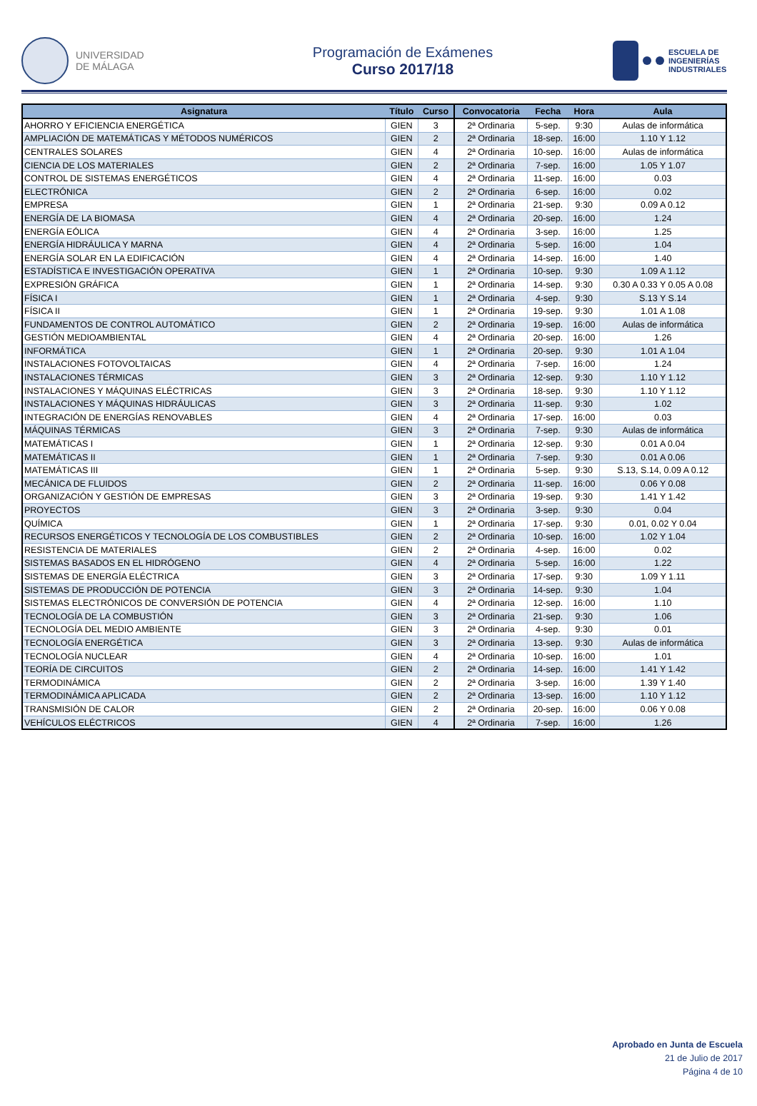UNIVERSIDAD
DE MÁLAGA
Programación de Exámenes
Curso 2017/18
ESCUELA DE
INGENIERÍAS
INDUSTRIALES
| Asignatura | Título | Curso | Convocatoria | Fecha | Hora | Aula |
| --- | --- | --- | --- | --- | --- | --- |
| AHORRO Y EFICIENCIA ENERGÉTICA | GIEN | 3 | 2ª Ordinaria | 5-sep. | 9:30 | Aulas de informática |
| AMPLIACIÓN DE MATEMÁTICAS Y MÉTODOS NUMÉRICOS | GIEN | 2 | 2ª Ordinaria | 18-sep. | 16:00 | 1.10 Y 1.12 |
| CENTRALES SOLARES | GIEN | 4 | 2ª Ordinaria | 10-sep. | 16:00 | Aulas de informática |
| CIENCIA DE LOS MATERIALES | GIEN | 2 | 2ª Ordinaria | 7-sep. | 16:00 | 1.05 Y 1.07 |
| CONTROL DE SISTEMAS ENERGÉTICOS | GIEN | 4 | 2ª Ordinaria | 11-sep. | 16:00 | 0.03 |
| ELECTRÓNICA | GIEN | 2 | 2ª Ordinaria | 6-sep. | 16:00 | 0.02 |
| EMPRESA | GIEN | 1 | 2ª Ordinaria | 21-sep. | 9:30 | 0.09 A 0.12 |
| ENERGÍA DE LA BIOMASA | GIEN | 4 | 2ª Ordinaria | 20-sep. | 16:00 | 1.24 |
| ENERGÍA EÓLICA | GIEN | 4 | 2ª Ordinaria | 3-sep. | 16:00 | 1.25 |
| ENERGÍA HIDRÁULICA Y MARNA | GIEN | 4 | 2ª Ordinaria | 5-sep. | 16:00 | 1.04 |
| ENERGÍA SOLAR EN LA EDIFICACIÓN | GIEN | 4 | 2ª Ordinaria | 14-sep. | 16:00 | 1.40 |
| ESTADÍSTICA E INVESTIGACIÓN OPERATIVA | GIEN | 1 | 2ª Ordinaria | 10-sep. | 9:30 | 1.09 A 1.12 |
| EXPRESIÓN GRÁFICA | GIEN | 1 | 2ª Ordinaria | 14-sep. | 9:30 | 0.30 A 0.33 Y 0.05 A 0.08 |
| FÍSICA I | GIEN | 1 | 2ª Ordinaria | 4-sep. | 9:30 | S.13 Y S.14 |
| FÍSICA II | GIEN | 1 | 2ª Ordinaria | 19-sep. | 9:30 | 1.01 A 1.08 |
| FUNDAMENTOS DE CONTROL AUTOMÁTICO | GIEN | 2 | 2ª Ordinaria | 19-sep. | 16:00 | Aulas de informática |
| GESTIÓN MEDIOAMBIENTAL | GIEN | 4 | 2ª Ordinaria | 20-sep. | 16:00 | 1.26 |
| INFORMÁTICA | GIEN | 1 | 2ª Ordinaria | 20-sep. | 9:30 | 1.01 A 1.04 |
| INSTALACIONES FOTOVOLTAICAS | GIEN | 4 | 2ª Ordinaria | 7-sep. | 16:00 | 1.24 |
| INSTALACIONES TÉRMICAS | GIEN | 3 | 2ª Ordinaria | 12-sep. | 9:30 | 1.10 Y 1.12 |
| INSTALACIONES Y MÁQUINAS ELÉCTRICAS | GIEN | 3 | 2ª Ordinaria | 18-sep. | 9:30 | 1.10 Y 1.12 |
| INSTALACIONES Y MÁQUINAS HIDRÁULICAS | GIEN | 3 | 2ª Ordinaria | 11-sep. | 9:30 | 1.02 |
| INTEGRACIÓN DE ENERGÍAS RENOVABLES | GIEN | 4 | 2ª Ordinaria | 17-sep. | 16:00 | 0.03 |
| MÁQUINAS TÉRMICAS | GIEN | 3 | 2ª Ordinaria | 7-sep. | 9:30 | Aulas de informática |
| MATEMÁTICAS I | GIEN | 1 | 2ª Ordinaria | 12-sep. | 9:30 | 0.01 A 0.04 |
| MATEMÁTICAS II | GIEN | 1 | 2ª Ordinaria | 7-sep. | 9:30 | 0.01 A 0.06 |
| MATEMÁTICAS III | GIEN | 1 | 2ª Ordinaria | 5-sep. | 9:30 | S.13, S.14, 0.09 A 0.12 |
| MECÁNICA DE FLUIDOS | GIEN | 2 | 2ª Ordinaria | 11-sep. | 16:00 | 0.06 Y 0.08 |
| ORGANIZACIÓN Y GESTIÓN DE EMPRESAS | GIEN | 3 | 2ª Ordinaria | 19-sep. | 9:30 | 1.41 Y 1.42 |
| PROYECTOS | GIEN | 3 | 2ª Ordinaria | 3-sep. | 9:30 | 0.04 |
| QUÍMICA | GIEN | 1 | 2ª Ordinaria | 17-sep. | 9:30 | 0.01, 0.02 Y 0.04 |
| RECURSOS ENERGÉTICOS Y TECNOLOGÍA DE LOS COMBUSTIBLES | GIEN | 2 | 2ª Ordinaria | 10-sep. | 16:00 | 1.02 Y 1.04 |
| RESISTENCIA DE MATERIALES | GIEN | 2 | 2ª Ordinaria | 4-sep. | 16:00 | 0.02 |
| SISTEMAS BASADOS EN EL HIDRÓGENO | GIEN | 4 | 2ª Ordinaria | 5-sep. | 16:00 | 1.22 |
| SISTEMAS DE ENERGÍA ELÉCTRICA | GIEN | 3 | 2ª Ordinaria | 17-sep. | 9:30 | 1.09 Y 1.11 |
| SISTEMAS DE PRODUCCIÓN DE POTENCIA | GIEN | 3 | 2ª Ordinaria | 14-sep. | 9:30 | 1.04 |
| SISTEMAS ELECTRÓNICOS DE CONVERSIÓN DE POTENCIA | GIEN | 4 | 2ª Ordinaria | 12-sep. | 16:00 | 1.10 |
| TECNOLOGÍA DE LA COMBUSTIÓN | GIEN | 3 | 2ª Ordinaria | 21-sep. | 9:30 | 1.06 |
| TECNOLOGÍA DEL MEDIO AMBIENTE | GIEN | 3 | 2ª Ordinaria | 4-sep. | 9:30 | 0.01 |
| TECNOLOGÍA ENERGÉTICA | GIEN | 3 | 2ª Ordinaria | 13-sep. | 9:30 | Aulas de informática |
| TECNOLOGÍA NUCLEAR | GIEN | 4 | 2ª Ordinaria | 10-sep. | 16:00 | 1.01 |
| TEORÍA DE CIRCUITOS | GIEN | 2 | 2ª Ordinaria | 14-sep. | 16:00 | 1.41 Y 1.42 |
| TERMODINÁMICA | GIEN | 2 | 2ª Ordinaria | 3-sep. | 16:00 | 1.39 Y 1.40 |
| TERMODINÁMICA APLICADA | GIEN | 2 | 2ª Ordinaria | 13-sep. | 16:00 | 1.10 Y 1.12 |
| TRANSMISIÓN DE CALOR | GIEN | 2 | 2ª Ordinaria | 20-sep. | 16:00 | 0.06 Y 0.08 |
| VEHÍCULOS ELÉCTRICOS | GIEN | 4 | 2ª Ordinaria | 7-sep. | 16:00 | 1.26 |
Aprobado en Junta de Escuela
21 de Julio de 2017
Página 4 de 10